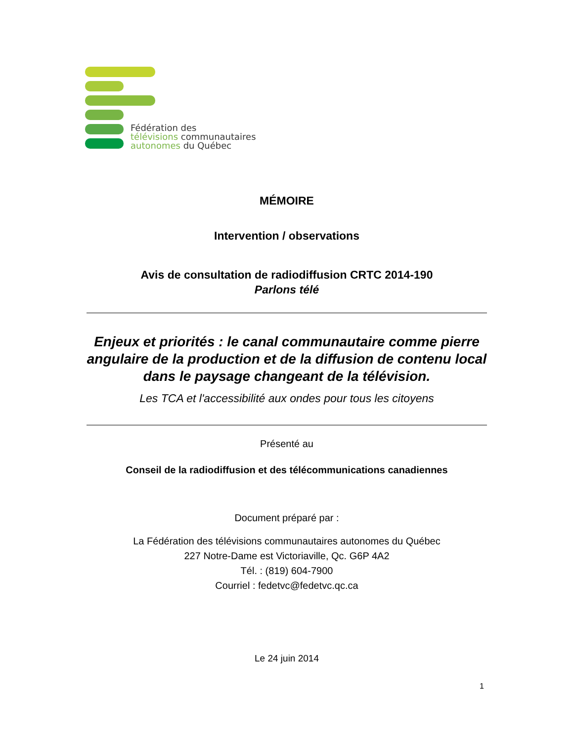Fédération des
télévisions communautaires
autonomes du Québec
MÉMOIRE
Intervention / observations
Avis de consultation de radiodiffusion CRTC 2014-190
Parlons télé
Enjeux et priorités : le canal communautaire comme pierre angulaire de la production et de la diffusion de contenu local dans le paysage changeant de la télévision.
Les TCA et l'accessibilité aux ondes pour tous les citoyens
Présenté au
Conseil de la radiodiffusion et des télécommunications canadiennes
Document préparé par :
La Fédération des télévisions communautaires autonomes du Québec
227 Notre-Dame est Victoriaville, Qc. G6P 4A2
Tél. : (819) 604-7900
Courriel : fedetvc@fedetvc.qc.ca
Le 24 juin 2014
1